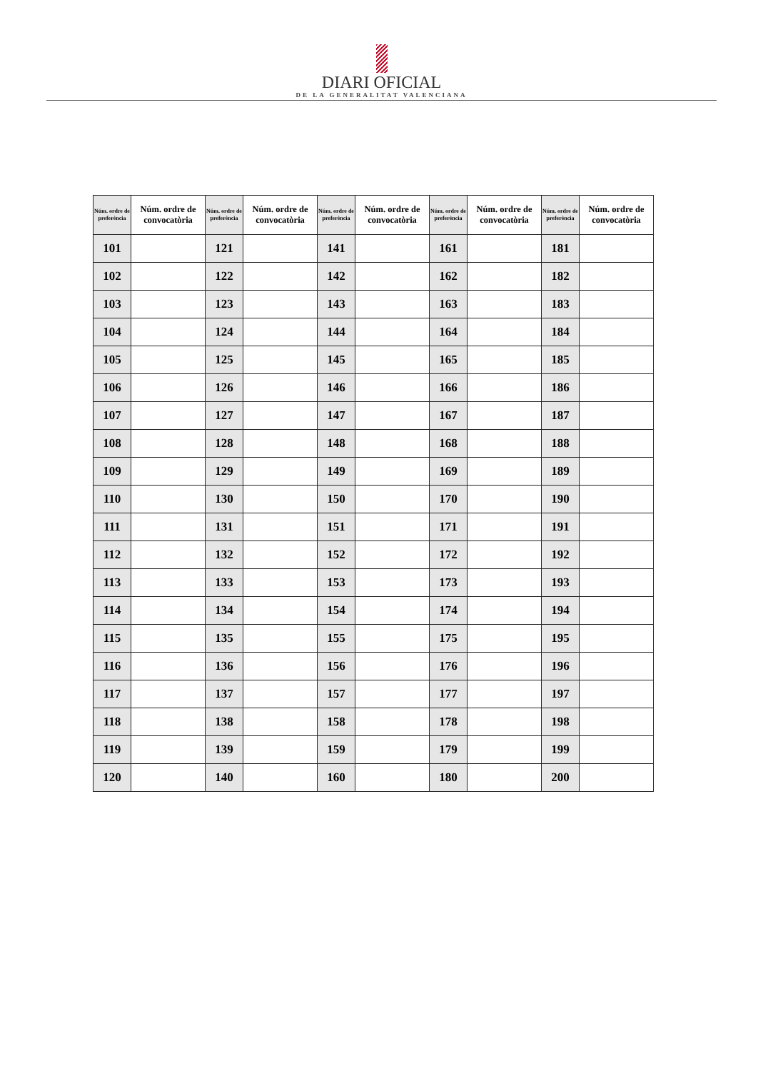DIARI OFICIAL
DE LA GENERALITAT VALENCIANA
| Núm. ordre de preferència | Núm. ordre de convocatòria | Núm. ordre de preferència | Núm. ordre de convocatòria | Núm. ordre de preferència | Núm. ordre de convocatòria | Núm. ordre de preferència | Núm. ordre de convocatòria | Núm. ordre de preferència | Núm. ordre de convocatòria |
| --- | --- | --- | --- | --- | --- | --- | --- | --- | --- |
| 101 | | 121 | | 141 | | 161 | | 181 | |
| 102 | | 122 | | 142 | | 162 | | 182 | |
| 103 | | 123 | | 143 | | 163 | | 183 | |
| 104 | | 124 | | 144 | | 164 | | 184 | |
| 105 | | 125 | | 145 | | 165 | | 185 | |
| 106 | | 126 | | 146 | | 166 | | 186 | |
| 107 | | 127 | | 147 | | 167 | | 187 | |
| 108 | | 128 | | 148 | | 168 | | 188 | |
| 109 | | 129 | | 149 | | 169 | | 189 | |
| 110 | | 130 | | 150 | | 170 | | 190 | |
| 111 | | 131 | | 151 | | 171 | | 191 | |
| 112 | | 132 | | 152 | | 172 | | 192 | |
| 113 | | 133 | | 153 | | 173 | | 193 | |
| 114 | | 134 | | 154 | | 174 | | 194 | |
| 115 | | 135 | | 155 | | 175 | | 195 | |
| 116 | | 136 | | 156 | | 176 | | 196 | |
| 117 | | 137 | | 157 | | 177 | | 197 | |
| 118 | | 138 | | 158 | | 178 | | 198 | |
| 119 | | 139 | | 159 | | 179 | | 199 | |
| 120 | | 140 | | 160 | | 180 | | 200 | |